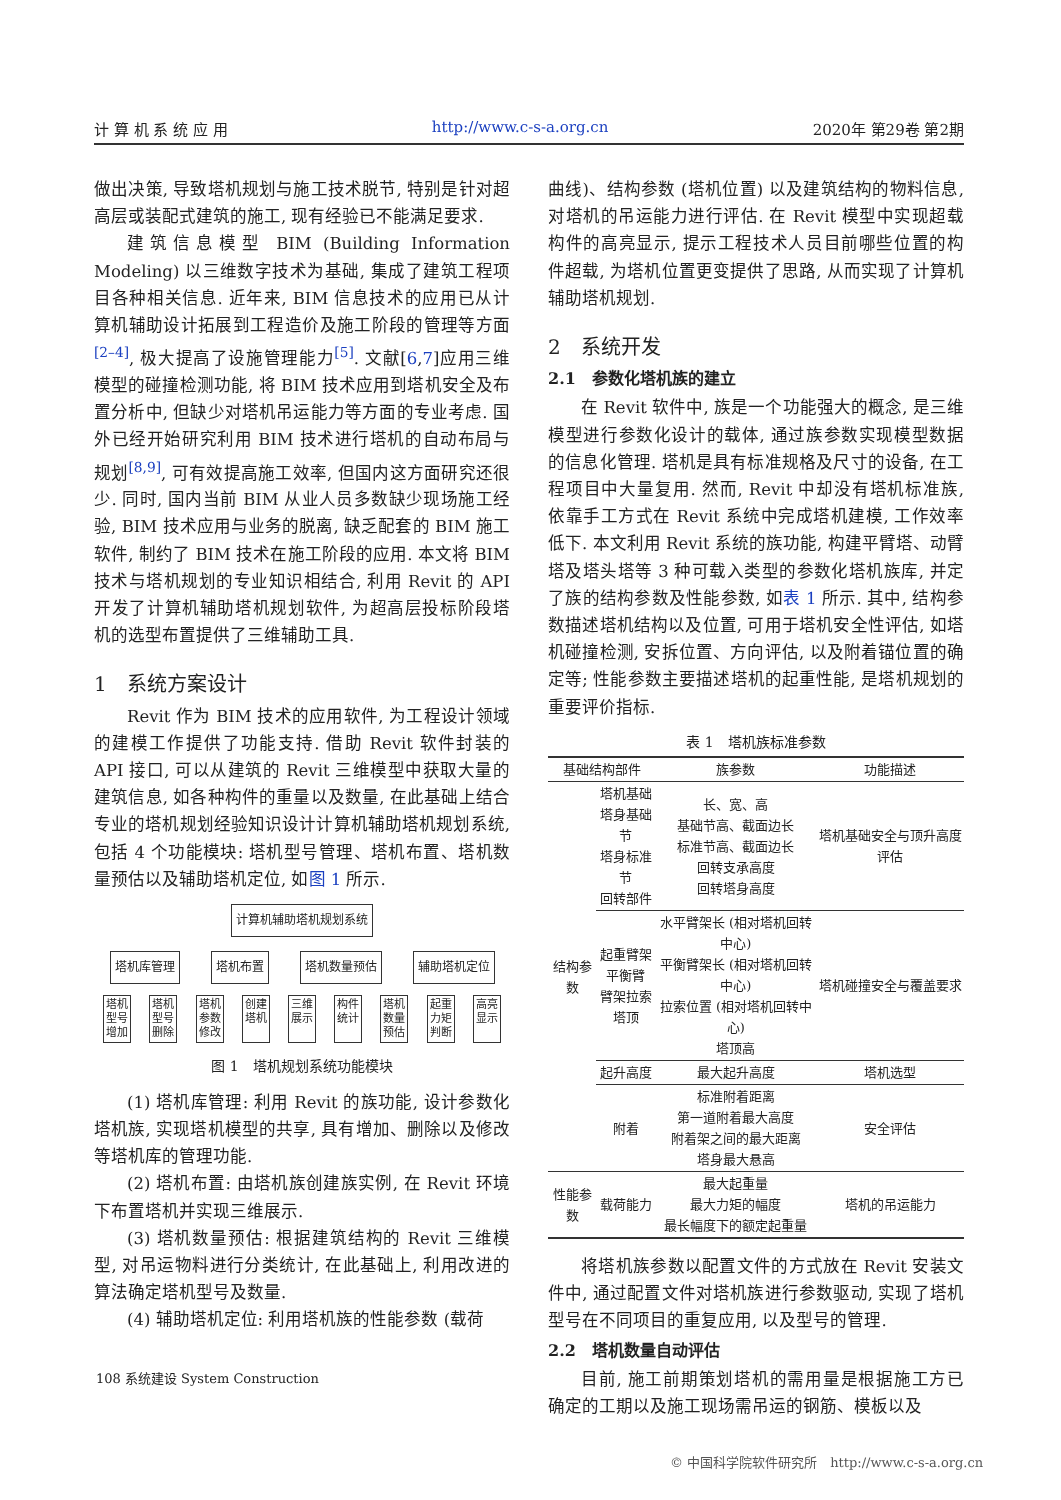计 算 机 系 统 应 用 http://www.c-s-a.org.cn 2020年 第29卷 第2期
做出决策, 导致塔机规划与施工技术脱节, 特别是针对超高层或装配式建筑的施工, 现有经验已不能满足要求.
建筑信息模型 BIM (Building Information Modeling) 以三维数字技术为基础, 集成了建筑工程项目各种相关信息. 近年来, BIM 信息技术的应用已从计算机辅助设计拓展到工程造价及施工阶段的管理等方面<sup>[2–4]</sup>, 极大提高了设施管理能力<sup>[5]</sup>. 文献[6,7]应用三维模型的碰撞检测功能, 将 BIM 技术应用到塔机安全及布置分析中, 但缺少对塔机吊运能力等方面的专业考虑. 国外已经开始研究利用 BIM 技术进行塔机的自动布局与规划<sup>[8,9]</sup>, 可有效提高施工效率, 但国内这方面研究还很少. 同时, 国内当前 BIM 从业人员多数缺少现场施工经验, BIM 技术应用与业务的脱离, 缺乏配套的 BIM 施工软件, 制约了 BIM 技术在施工阶段的应用. 本文将 BIM 技术与塔机规划的专业知识相结合, 利用 Revit 的 API 开发了计算机辅助塔机规划软件, 为超高层投标阶段塔机的选型布置提供了三维辅助工具.
1　系统方案设计
Revit 作为 BIM 技术的应用软件, 为工程设计领域的建模工作提供了功能支持. 借助 Revit 软件封装的 API 接口, 可以从建筑的 Revit 三维模型中获取大量的建筑信息, 如各种构件的重量以及数量, 在此基础上结合专业的塔机规划经验知识设计计算机辅助塔机规划系统, 包括 4 个功能模块: 塔机型号管理、塔机布置、塔机数量预估以及辅助塔机定位, 如图 1 所示.
计算机辅助塔机规划系统
塔机库管理 塔机布置 塔机数量预估 辅助塔机定位
塔机型号增加 塔机型号删除 塔机参数修改 创建塔机 三维展示 构件统计 塔机数量预估 起重力矩判断 高亮显示
图 1　塔机规划系统功能模块
(1) 塔机库管理: 利用 Revit 的族功能, 设计参数化塔机族, 实现塔机模型的共享, 具有增加、删除以及修改等塔机库的管理功能.
(2) 塔机布置: 由塔机族创建族实例, 在 Revit 环境下布置塔机并实现三维展示.
(3) 塔机数量预估: 根据建筑结构的 Revit 三维模型, 对吊运物料进行分类统计, 在此基础上, 利用改进的算法确定塔机型号及数量.
(4) 辅助塔机定位: 利用塔机族的性能参数 (载荷
曲线)、结构参数 (塔机位置) 以及建筑结构的物料信息, 对塔机的吊运能力进行评估. 在 Revit 模型中实现超载构件的高亮显示, 提示工程技术人员目前哪些位置的构件超载, 为塔机位置更变提供了思路, 从而实现了计算机辅助塔机规划.
2　系统开发
2.1　参数化塔机族的建立
在 Revit 软件中, 族是一个功能强大的概念, 是三维模型进行参数化设计的载体, 通过族参数实现模型数据的信息化管理. 塔机是具有标准规格及尺寸的设备, 在工程项目中大量复用. 然而, Revit 中却没有塔机标准族, 依靠手工方式在 Revit 系统中完成塔机建模, 工作效率低下. 本文利用 Revit 系统的族功能, 构建平臂塔、动臂塔及塔头塔等 3 种可载入类型的参数化塔机族库, 并定了族的结构参数及性能参数, 如表 1 所示. 其中, 结构参数描述塔机结构以及位置, 可用于塔机安全性评估, 如塔机碰撞检测, 安拆位置、方向评估, 以及附着锚位置的确定等; 性能参数主要描述塔机的起重性能, 是塔机规划的重要评价指标.
表 1　塔机族标准参数
| 基础结构部件 | | 族参数 | 功能描述 |
| --- | --- | --- | --- |
| 结构参数 | 塔机基础 塔身基础节 塔身标准节 回转部件 | 长、宽、高 基础节高、截面边长 标准节高、截面边长 回转支承高度 回转塔身高度 | 塔机基础安全与顶升高度评估 |
| | 起重臂架 平衡臂 臂架拉索 塔顶 | 水平臂架长 (相对塔机回转中心) 平衡臂架长 (相对塔机回转中心) 拉索位置 (相对塔机回转中心) 塔顶高 | 塔机碰撞安全与覆盖要求 |
| | 起升高度 | 最大起升高度 | 塔机选型 |
| | 附着 | 标准附着距离 第一道附着最大高度 附着架之间的最大距离 塔身最大悬高 | 安全评估 |
| 性能参数 | 载荷能力 | 最大起重量 最大力矩的幅度 最长幅度下的额定起重量 | 塔机的吊运能力 |
将塔机族参数以配置文件的方式放在 Revit 安装文件中, 通过配置文件对塔机族进行参数驱动, 实现了塔机型号在不同项目的重复应用, 以及型号的管理.
2.2　塔机数量自动评估
目前, 施工前期策划塔机的需用量是根据施工方已确定的工期以及施工现场需吊运的钢筋、模板以及
108 系统建设 System Construction
© 中国科学院软件研究所　http://www.c-s-a.org.cn